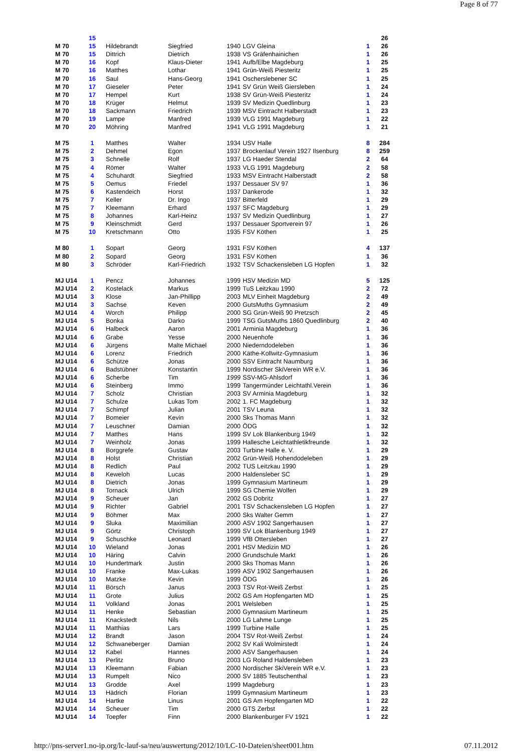Page 8 of 77
| | 15 | | | | | | 26 |
| M 70 | 15 | Hildebrandt | Siegfried | 1940 | LGV Gleina | 1 | 26 |
| M 70 | 15 | Dittrich | Dietrich | 1938 | VS Gräfenhainichen | 1 | 26 |
| M 70 | 16 | Kopf | Klaus-Dieter | 1941 | Aufb/Elbe Magdeburg | 1 | 25 |
| M 70 | 16 | Matthes | Lothar | 1941 | Grün-Weiß Piesteritz | 1 | 25 |
| M 70 | 16 | Saul | Hans-Georg | 1941 | Oscherslebener SC | 1 | 25 |
| M 70 | 17 | Gieseler | Peter | 1941 | SV Grün Weiß Giersleben | 1 | 24 |
| M 70 | 17 | Hempel | Kurt | 1938 | SV Grün-Weiß Piesteritz | 1 | 24 |
| M 70 | 18 | Krüger | Helmut | 1939 | SV Medizin Quedlinburg | 1 | 23 |
| M 70 | 18 | Sackmann | Friedrich | 1939 | MSV Eintracht Halberstadt | 1 | 23 |
| M 70 | 19 | Lampe | Manfred | 1939 | VLG 1991 Magdeburg | 1 | 22 |
| M 70 | 20 | Möhring | Manfred | 1941 | VLG 1991 Magdeburg | 1 | 21 |
| M 75 | 1 | Matthes | Walter | 1934 | USV Halle | 8 | 284 |
| M 75 | 2 | Dehmel | Egon | 1937 | Brockenlauf Verein 1927 Ilsenburg | 8 | 259 |
| M 75 | 3 | Schnelle | Rolf | 1937 | LG Haeder Stendal | 2 | 64 |
| M 75 | 4 | Römer | Walter | 1933 | VLG 1991 Magdeburg | 2 | 58 |
| M 75 | 4 | Schuhardt | Siegfried | 1933 | MSV Eintracht Halberstadt | 2 | 58 |
| M 75 | 5 | Oemus | Friedel | 1937 | Dessauer SV 97 | 1 | 36 |
| M 75 | 6 | Kastendeich | Horst | 1937 | Dankerode | 1 | 32 |
| M 75 | 7 | Keller | Dr. Ingo | 1937 | Bitterfeld | 1 | 29 |
| M 75 | 7 | Kleemann | Erhard | 1937 | SFC Magdeburg | 1 | 29 |
| M 75 | 8 | Johannes | Karl-Heinz | 1937 | SV Medizin Quedlinburg | 1 | 27 |
| M 75 | 9 | Kleinschmidt | Gerd | 1937 | Dessauer Sportverein 97 | 1 | 26 |
| M 75 | 10 | Kretschmann | Otto | 1935 | FSV Köthen | 1 | 25 |
| M 80 | 1 | Sopart | Georg | 1931 | FSV Köthen | 4 | 137 |
| M 80 | 2 | Sopard | Georg | 1931 | FSV Köthen | 1 | 36 |
| M 80 | 3 | Schröder | Karl-Friedrich | 1932 | TSV Schackensleben LG Hopfen | 1 | 32 |
| MJ U14 | 1 | Pencz | Johannes | 1999 | HSV Medizin MD | 5 | 125 |
| MJ U14 | 2 | Kostelack | Markus | 1999 | TuS Leitzkau 1990 | 2 | 72 |
| MJ U14 | 3 | Klose | Jan-Phillipp | 2003 | MLV Einheit Magdeburg | 2 | 49 |
| MJ U14 | 3 | Sachse | Keven | 2000 | GutsMuths Gymnasium | 2 | 49 |
| MJ U14 | 4 | Worch | Philipp | 2000 | SG Grün-Weiß 90 Pretzsch | 2 | 45 |
| MJ U14 | 5 | Bonka | Darko | 1999 | TSG GutsMuths 1860 Quedlinburg | 2 | 40 |
| MJ U14 | 6 | Halbeck | Aaron | 2001 | Arminia Magdeburg | 1 | 36 |
| MJ U14 | 6 | Grabe | Yesse | 2000 | Neuenhofe | 1 | 36 |
| MJ U14 | 6 | Jürgens | Malte Michael | 2000 | Niederndodeleben | 1 | 36 |
| MJ U14 | 6 | Lorenz | Friedrich | 2000 | Käthe-Kollwitz-Gymnasium | 1 | 36 |
| MJ U14 | 6 | Schütze | Jonas | 2000 | SSV Eintracht Naumburg | 1 | 36 |
| MJ U14 | 6 | Badstübner | Konstantin | 1999 | Nordischer SkiVerein WR e.V. | 1 | 36 |
| MJ U14 | 6 | Scherbe | Tim | 1999 | SSV-MG-Ahlsdorf | 1 | 36 |
| MJ U14 | 6 | Steinberg | Immo | 1999 | Tangermünder Leichtathl.Verein | 1 | 36 |
| MJ U14 | 7 | Scholz | Christian | 2003 | SV Arminia Magdeburg | 1 | 32 |
| MJ U14 | 7 | Schulze | Lukas Tom | 2002 | 1. FC Magdeburg | 1 | 32 |
| MJ U14 | 7 | Schimpf | Julian | 2001 | TSV Leuna | 1 | 32 |
| MJ U14 | 7 | Bomeier | Kevin | 2000 | Sks Thomas Mann | 1 | 32 |
| MJ U14 | 7 | Leuschner | Damian | 2000 | ÖDG | 1 | 32 |
| MJ U14 | 7 | Matthes | Hans | 1999 | SV Lok Blankenburg 1949 | 1 | 32 |
| MJ U14 | 7 | Weinholz | Jonas | 1999 | Hallesche Leichtathletikfreunde | 1 | 32 |
| MJ U14 | 8 | Borggrefe | Gustav | 2003 | Turbine Halle e. V. | 1 | 29 |
| MJ U14 | 8 | Holst | Christian | 2002 | Grün-Weiß Hohendodeleben | 1 | 29 |
| MJ U14 | 8 | Redlich | Paul | 2002 | TUS Leitzkau 1990 | 1 | 29 |
| MJ U14 | 8 | Keweloh | Lucas | 2000 | Haldensleber SC | 1 | 29 |
| MJ U14 | 8 | Dietrich | Jonas | 1999 | Gymnasium Martineum | 1 | 29 |
| MJ U14 | 8 | Tornack | Ulrich | 1999 | SG Chemie Wolfen | 1 | 29 |
| MJ U14 | 9 | Scheuer | Jan | 2002 | GS Dobritz | 1 | 27 |
| MJ U14 | 9 | Richter | Gabriel | 2001 | TSV Schackensleben LG Hopfen | 1 | 27 |
| MJ U14 | 9 | Böhmer | Max | 2000 | Sks Walter Gemm | 1 | 27 |
| MJ U14 | 9 | Sluka | Maximilian | 2000 | ASV 1902 Sangerhausen | 1 | 27 |
| MJ U14 | 9 | Görtz | Christoph | 1999 | SV Lok Blankenburg 1949 | 1 | 27 |
| MJ U14 | 9 | Schuschke | Leonard | 1999 | VfB Ottersleben | 1 | 27 |
| MJ U14 | 10 | Wieland | Jonas | 2001 | HSV Medizin MD | 1 | 26 |
| MJ U14 | 10 | Häring | Calvin | 2000 | Grundschule Markt | 1 | 26 |
| MJ U14 | 10 | Hundertmark | Justin | 2000 | Sks Thomas Mann | 1 | 26 |
| MJ U14 | 10 | Franke | Max-Lukas | 1999 | ASV 1902 Sangerhausen | 1 | 26 |
| MJ U14 | 10 | Matzke | Kevin | 1999 | ÖDG | 1 | 26 |
| MJ U14 | 11 | Börsch | Janus | 2003 | TSV Rot-Weiß Zerbst | 1 | 25 |
| MJ U14 | 11 | Grote | Julius | 2002 | GS Am Hopfengarten MD | 1 | 25 |
| MJ U14 | 11 | Volkland | Jonas | 2001 | Welsleben | 1 | 25 |
| MJ U14 | 11 | Henke | Sebastian | 2000 | Gymnasium Martineum | 1 | 25 |
| MJ U14 | 11 | Knackstedt | Nils | 2000 | LG Lahme Lunge | 1 | 25 |
| MJ U14 | 11 | Matthias | Lars | 1999 | Turbine Halle | 1 | 25 |
| MJ U14 | 12 | Brandt | Jason | 2004 | TSV Rot-Weiß Zerbst | 1 | 24 |
| MJ U14 | 12 | Schwaneberger | Damian | 2002 | SV Kali Wolmirstedt | 1 | 24 |
| MJ U14 | 12 | Kabel | Hannes | 2000 | ASV Sangerhausen | 1 | 24 |
| MJ U14 | 13 | Perlitz | Bruno | 2003 | LG Roland Haldensleben | 1 | 23 |
| MJ U14 | 13 | Kleemann | Fabian | 2000 | Nordischer SkiVerein WR e.V. | 1 | 23 |
| MJ U14 | 13 | Rumpelt | Nico | 2000 | SV 1885 Teutschenthal | 1 | 23 |
| MJ U14 | 13 | Grodde | Axel | 1999 | Magdeburg | 1 | 23 |
| MJ U14 | 13 | Hädrich | Florian | 1999 | Gymnasium Martineum | 1 | 23 |
| MJ U14 | 14 | Hartke | Linus | 2001 | GS Am Hopfengarten MD | 1 | 22 |
| MJ U14 | 14 | Scheuer | Tim | 2000 | GTS Zerbst | 1 | 22 |
| MJ U14 | 14 | Toepfer | Finn | 2000 | Blankenburger FV 1921 | 1 | 22 |
http://pns-server1.no-ip.org/lc-lauf-sa/neu/auswertung/2012/10/LC-10-Dateien/sheet001.htm 07.11.2012